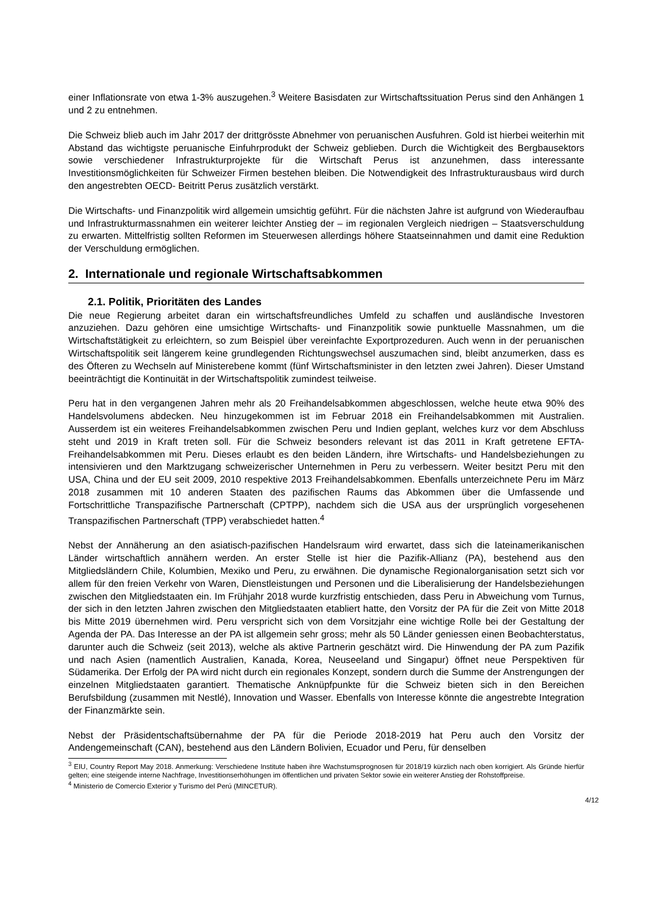einer Inflationsrate von etwa 1-3% auszugehen.<sup>3</sup> Weitere Basisdaten zur Wirtschaftssituation Perus sind den Anhängen 1 und 2 zu entnehmen.
Die Schweiz blieb auch im Jahr 2017 der drittgrösste Abnehmer von peruanischen Ausfuhren. Gold ist hierbei weiterhin mit Abstand das wichtigste peruanische Einfuhrprodukt der Schweiz geblieben. Durch die Wichtigkeit des Bergbausektors sowie verschiedener Infrastrukturprojekte für die Wirtschaft Perus ist anzunehmen, dass interessante Investitionsmöglichkeiten für Schweizer Firmen bestehen bleiben. Die Notwendigkeit des Infrastrukturausbaus wird durch den angestrebten OECD- Beitritt Perus zusätzlich verstärkt.
Die Wirtschafts- und Finanzpolitik wird allgemein umsichtig geführt. Für die nächsten Jahre ist aufgrund von Wiederaufbau und Infrastrukturmassnahmen ein weiterer leichter Anstieg der – im regionalen Vergleich niedrigen – Staatsverschuldung zu erwarten. Mittelfristig sollten Reformen im Steuerwesen allerdings höhere Staatseinnahmen und damit eine Reduktion der Verschuldung ermöglichen.
2. Internationale und regionale Wirtschaftsabkommen
2.1. Politik, Prioritäten des Landes
Die neue Regierung arbeitet daran ein wirtschaftsfreundliches Umfeld zu schaffen und ausländische Investoren anzuziehen. Dazu gehören eine umsichtige Wirtschafts- und Finanzpolitik sowie punktuelle Massnahmen, um die Wirtschaftstätigkeit zu erleichtern, so zum Beispiel über vereinfachte Exportprozeduren. Auch wenn in der peruanischen Wirtschaftspolitik seit längerem keine grundlegenden Richtungswechsel auszumachen sind, bleibt anzumerken, dass es des Öfteren zu Wechseln auf Ministerebene kommt (fünf Wirtschaftsminister in den letzten zwei Jahren). Dieser Umstand beeinträchtigt die Kontinuität in der Wirtschaftspolitik zumindest teilweise.
Peru hat in den vergangenen Jahren mehr als 20 Freihandelsabkommen abgeschlossen, welche heute etwa 90% des Handelsvolumens abdecken. Neu hinzugekommen ist im Februar 2018 ein Freihandelsabkommen mit Australien. Ausserdem ist ein weiteres Freihandelsabkommen zwischen Peru und Indien geplant, welches kurz vor dem Abschluss steht und 2019 in Kraft treten soll. Für die Schweiz besonders relevant ist das 2011 in Kraft getretene EFTA-Freihandelsabkommen mit Peru. Dieses erlaubt es den beiden Ländern, ihre Wirtschafts- und Handelsbeziehungen zu intensivieren und den Marktzugang schweizerischer Unternehmen in Peru zu verbessern. Weiter besitzt Peru mit den USA, China und der EU seit 2009, 2010 respektive 2013 Freihandelsabkommen. Ebenfalls unterzeichnete Peru im März 2018 zusammen mit 10 anderen Staaten des pazifischen Raums das Abkommen über die Umfassende und Fortschrittliche Transpazifische Partnerschaft (CPTPP), nachdem sich die USA aus der ursprünglich vorgesehenen Transpazifischen Partnerschaft (TPP) verabschiedet hatten.<sup>4</sup>
Nebst der Annäherung an den asiatisch-pazifischen Handelsraum wird erwartet, dass sich die lateinamerikanischen Länder wirtschaftlich annähern werden. An erster Stelle ist hier die Pazifik-Allianz (PA), bestehend aus den Mitgliedsländern Chile, Kolumbien, Mexiko und Peru, zu erwähnen. Die dynamische Regionalorganisation setzt sich vor allem für den freien Verkehr von Waren, Dienstleistungen und Personen und die Liberalisierung der Handelsbeziehungen zwischen den Mitgliedstaaten ein. Im Frühjahr 2018 wurde kurzfristig entschieden, dass Peru in Abweichung vom Turnus, der sich in den letzten Jahren zwischen den Mitgliedstaaten etabliert hatte, den Vorsitz der PA für die Zeit von Mitte 2018 bis Mitte 2019 übernehmen wird. Peru verspricht sich von dem Vorsitzjahr eine wichtige Rolle bei der Gestaltung der Agenda der PA. Das Interesse an der PA ist allgemein sehr gross; mehr als 50 Länder geniessen einen Beobachterstatus, darunter auch die Schweiz (seit 2013), welche als aktive Partnerin geschätzt wird. Die Hinwendung der PA zum Pazifik und nach Asien (namentlich Australien, Kanada, Korea, Neuseeland und Singapur) öffnet neue Perspektiven für Südamerika. Der Erfolg der PA wird nicht durch ein regionales Konzept, sondern durch die Summe der Anstrengungen der einzelnen Mitgliedstaaten garantiert. Thematische Anknüpfpunkte für die Schweiz bieten sich in den Bereichen Berufsbildung (zusammen mit Nestlé), Innovation und Wasser. Ebenfalls von Interesse könnte die angestrebte Integration der Finanzmärkte sein.
Nebst der Präsidentschaftsübernahme der PA für die Periode 2018-2019 hat Peru auch den Vorsitz der Andengemeinschaft (CAN), bestehend aus den Ländern Bolivien, Ecuador und Peru, für denselben
<sup>3</sup> EIU, Country Report May 2018. Anmerkung: Verschiedene Institute haben ihre Wachstumsprognosen für 2018/19 kürzlich nach oben korrigiert. Als Gründe hierfür gelten; eine steigende interne Nachfrage, Investitionserhöhungen im öffentlichen und privaten Sektor sowie ein weiterer Anstieg der Rohstoffpreise.
<sup>4</sup> Ministerio de Comercio Exterior y Turismo del Perú (MINCETUR).
4/12